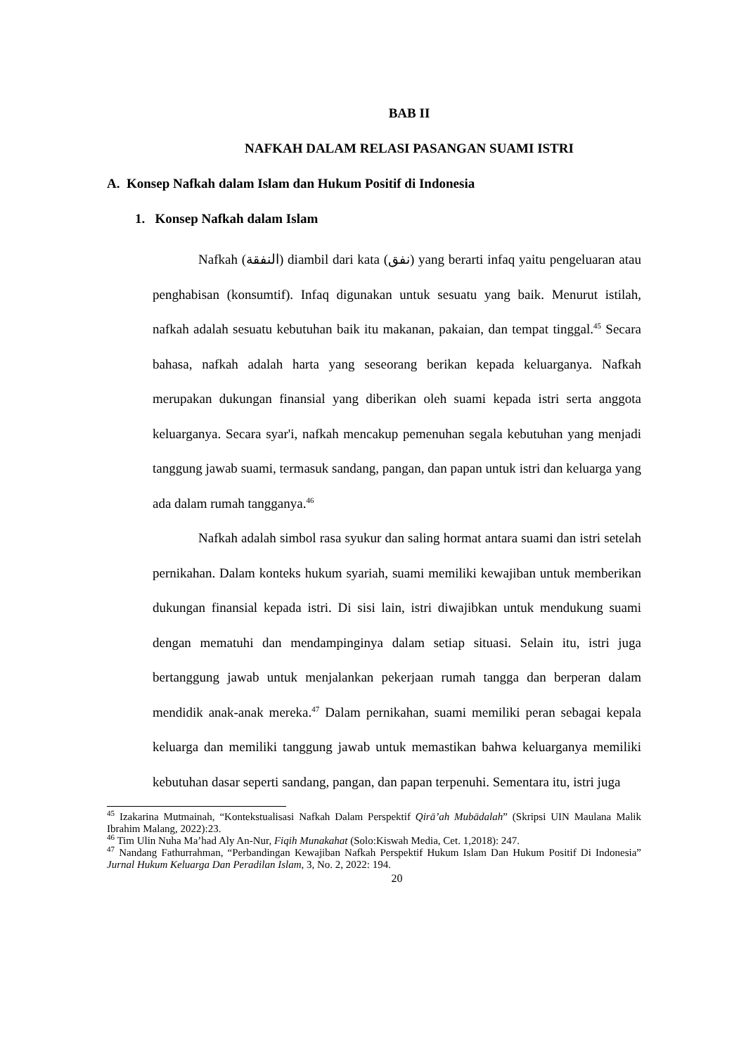BAB II
NAFKAH DALAM RELASI PASANGAN SUAMI ISTRI
A. Konsep Nafkah dalam Islam dan Hukum Positif di Indonesia
1. Konsep Nafkah dalam Islam
Nafkah (النفقة) diambil dari kata (نفق) yang berarti infaq yaitu pengeluaran atau penghabisan (konsumtif). Infaq digunakan untuk sesuatu yang baik. Menurut istilah, nafkah adalah sesuatu kebutuhan baik itu makanan, pakaian, dan tempat tinggal.<sup>45</sup> Secara bahasa, nafkah adalah harta yang seseorang berikan kepada keluarganya. Nafkah merupakan dukungan finansial yang diberikan oleh suami kepada istri serta anggota keluarganya. Secara syar'i, nafkah mencakup pemenuhan segala kebutuhan yang menjadi tanggung jawab suami, termasuk sandang, pangan, dan papan untuk istri dan keluarga yang ada dalam rumah tangganya.<sup>46</sup>
Nafkah adalah simbol rasa syukur dan saling hormat antara suami dan istri setelah pernikahan. Dalam konteks hukum syariah, suami memiliki kewajiban untuk memberikan dukungan finansial kepada istri. Di sisi lain, istri diwajibkan untuk mendukung suami dengan mematuhi dan mendampinginya dalam setiap situasi. Selain itu, istri juga bertanggung jawab untuk menjalankan pekerjaan rumah tangga dan berperan dalam mendidik anak-anak mereka.<sup>47</sup> Dalam pernikahan, suami memiliki peran sebagai kepala keluarga dan memiliki tanggung jawab untuk memastikan bahwa keluarganya memiliki kebutuhan dasar seperti sandang, pangan, dan papan terpenuhi. Sementara itu, istri juga
<sup>45</sup> Izakarina Mutmainah, “Kontekstualisasi Nafkah Dalam Perspektif Qirā’ah Mubādalah” (Skripsi UIN Maulana Malik Ibrahim Malang, 2022):23.
<sup>46</sup> Tim Ulin Nuha Ma’had Aly An-Nur, Fiqih Munakahat (Solo:Kiswah Media, Cet. 1,2018): 247.
<sup>47</sup> Nandang Fathurrahman, “Perbandingan Kewajiban Nafkah Perspektif Hukum Islam Dan Hukum Positif Di Indonesia” Jurnal Hukum Keluarga Dan Peradilan Islam, 3, No. 2, 2022: 194.
20